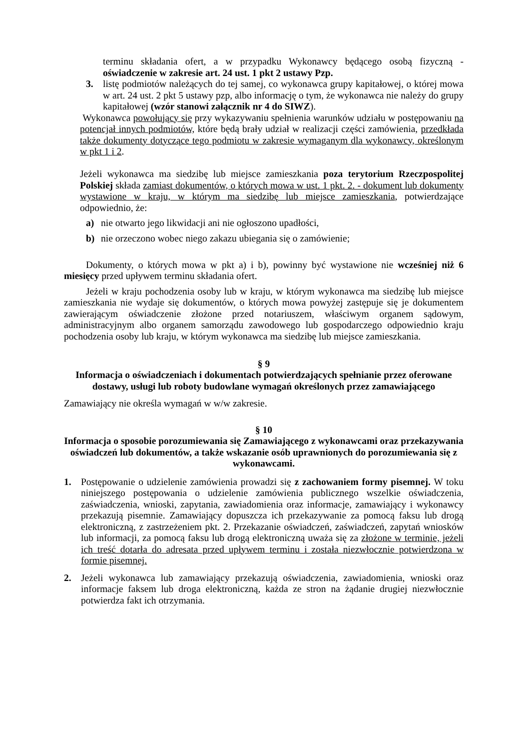terminu składania ofert, a w przypadku Wykonawcy będącego osobą fizyczną - oświadczenie w zakresie art. 24 ust. 1 pkt 2 ustawy Pzp.
3. listę podmiotów należących do tej samej, co wykonawca grupy kapitałowej, o której mowa w art. 24 ust. 2 pkt 5 ustawy pzp, albo informację o tym, że wykonawca nie należy do grupy kapitałowej (wzór stanowi załącznik nr 4 do SIWZ).
Wykonawca powołujący się przy wykazywaniu spełnienia warunków udziału w postępowaniu na potencjał innych podmiotów, które będą brały udział w realizacji części zamówienia, przedkłada także dokumenty dotyczące tego podmiotu w zakresie wymaganym dla wykonawcy, określonym w pkt 1 i 2.
Jeżeli wykonawca ma siedzibę lub miejsce zamieszkania poza terytorium Rzeczpospolitej Polskiej składa zamiast dokumentów, o których mowa w ust. 1 pkt. 2. - dokument lub dokumenty wystawione w kraju, w którym ma siedzibę lub miejsce zamieszkania, potwierdzające odpowiednio, że:
a) nie otwarto jego likwidacji ani nie ogłoszono upadłości,
b) nie orzeczono wobec niego zakazu ubiegania się o zamówienie;
Dokumenty, o których mowa w pkt a) i b), powinny być wystawione nie wcześniej niż 6 miesięcy przed upływem terminu składania ofert.
Jeżeli w kraju pochodzenia osoby lub w kraju, w którym wykonawca ma siedzibę lub miejsce zamieszkania nie wydaje się dokumentów, o których mowa powyżej zastępuje się je dokumentem zawierającym oświadczenie złożone przed notariuszem, właściwym organem sądowym, administracyjnym albo organem samorządu zawodowego lub gospodarczego odpowiednio kraju pochodzenia osoby lub kraju, w którym wykonawca ma siedzibę lub miejsce zamieszkania.
§ 9
Informacja o oświadczeniach i dokumentach potwierdzających spełnianie przez oferowane dostawy, usługi lub roboty budowlane wymagań określonych przez zamawiającego
Zamawiający nie określa wymagań w w/w zakresie.
§ 10
Informacja o sposobie porozumiewania się Zamawiającego z wykonawcami oraz przekazywania oświadczeń lub dokumentów, a także wskazanie osób uprawnionych do porozumiewania się z wykonawcami.
1. Postępowanie o udzielenie zamówienia prowadzi się z zachowaniem formy pisemnej. W toku niniejszego postępowania o udzielenie zamówienia publicznego wszelkie oświadczenia, zaświadczenia, wnioski, zapytania, zawiadomienia oraz informacje, zamawiający i wykonawcy przekazują pisemnie. Zamawiający dopuszcza ich przekazywanie za pomocą faksu lub drogą elektroniczną, z zastrzeżeniem pkt. 2. Przekazanie oświadczeń, zaświadczeń, zapytań wniosków lub informacji, za pomocą faksu lub drogą elektroniczną uważa się za złożone w terminie, jeżeli ich treść dotarła do adresata przed upływem terminu i została niezwłocznie potwierdzona w formie pisemnej.
2. Jeżeli wykonawca lub zamawiający przekazują oświadczenia, zawiadomienia, wnioski oraz informacje faksem lub droga elektroniczną, każda ze stron na żądanie drugiej niezwłocznie potwierdza fakt ich otrzymania.